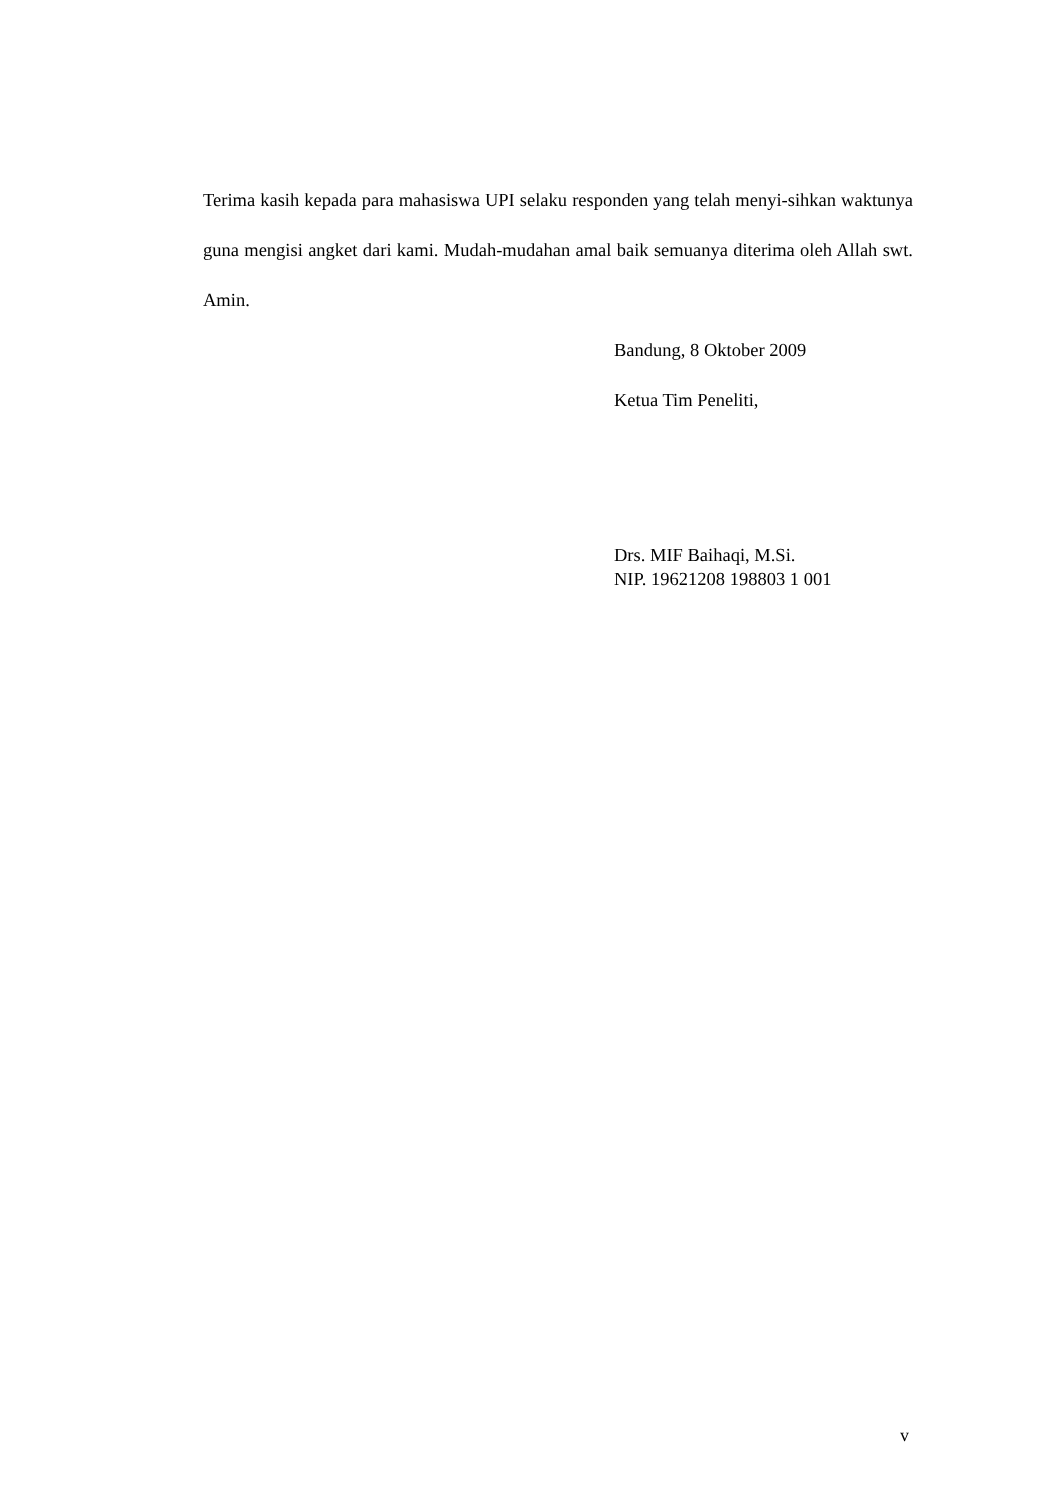Terima kasih kepada para mahasiswa UPI selaku responden yang telah menyi-sihkan waktunya guna mengisi angket dari kami. Mudah-mudahan amal baik semuanya diterima oleh Allah swt. Amin.
Bandung, 8 Oktober 2009
Ketua Tim Peneliti,
Drs. MIF Baihaqi, M.Si.
NIP. 19621208 198803 1 001
v